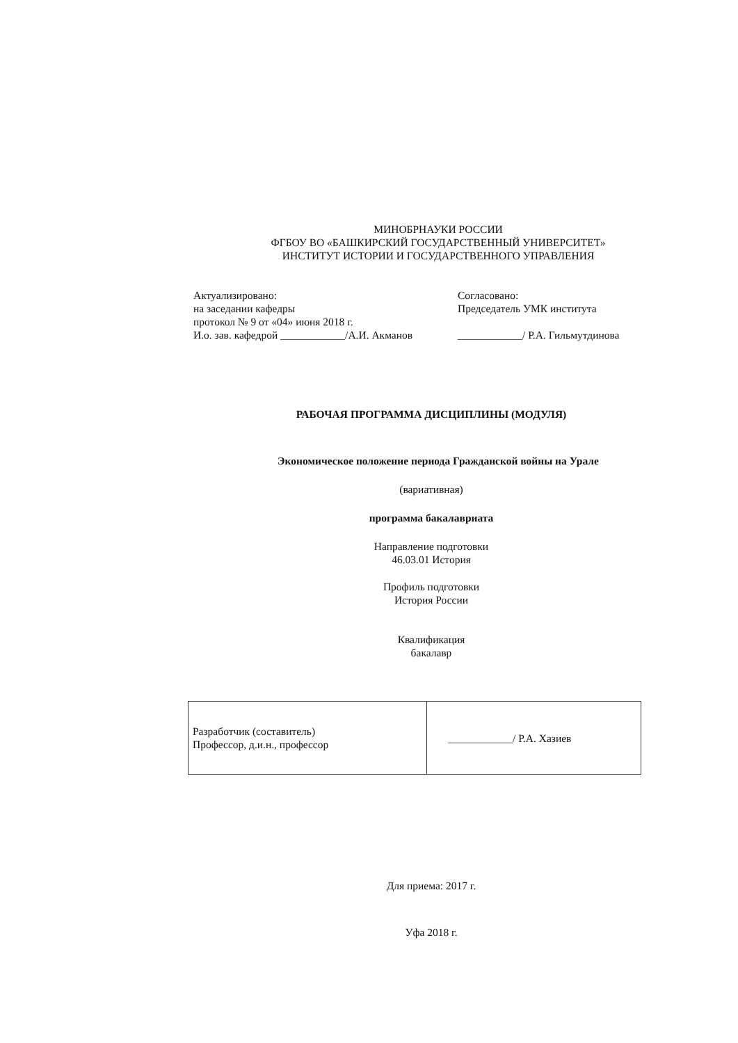МИНОБРНАУКИ РОССИИ
ФГБОУ ВО «БАШКИРСКИЙ ГОСУДАРСТВЕННЫЙ УНИВЕРСИТЕТ»
ИНСТИТУТ ИСТОРИИ И ГОСУДАРСТВЕННОГО УПРАВЛЕНИЯ
Актуализировано:
на заседании кафедры
протокол № 9 от «04» июня 2018 г.
И.о. зав. кафедрой ____________/А.И. Акманов
Согласовано:
Председатель УМК института
____________/ Р.А. Гильмутдинова
РАБОЧАЯ ПРОГРАММА ДИСЦИПЛИНЫ (МОДУЛЯ)
Экономическое положение периода Гражданской войны на Урале
(вариативная)
программа бакалавриата
Направление подготовки
46.03.01 История
Профиль подготовки
История России
Квалификация
бакалавр
| Разработчик (составитель) Профессор, д.и.н., профессор | ____________/ Р.А. Хазиев |
Для приема: 2017 г.
Уфа 2018 г.